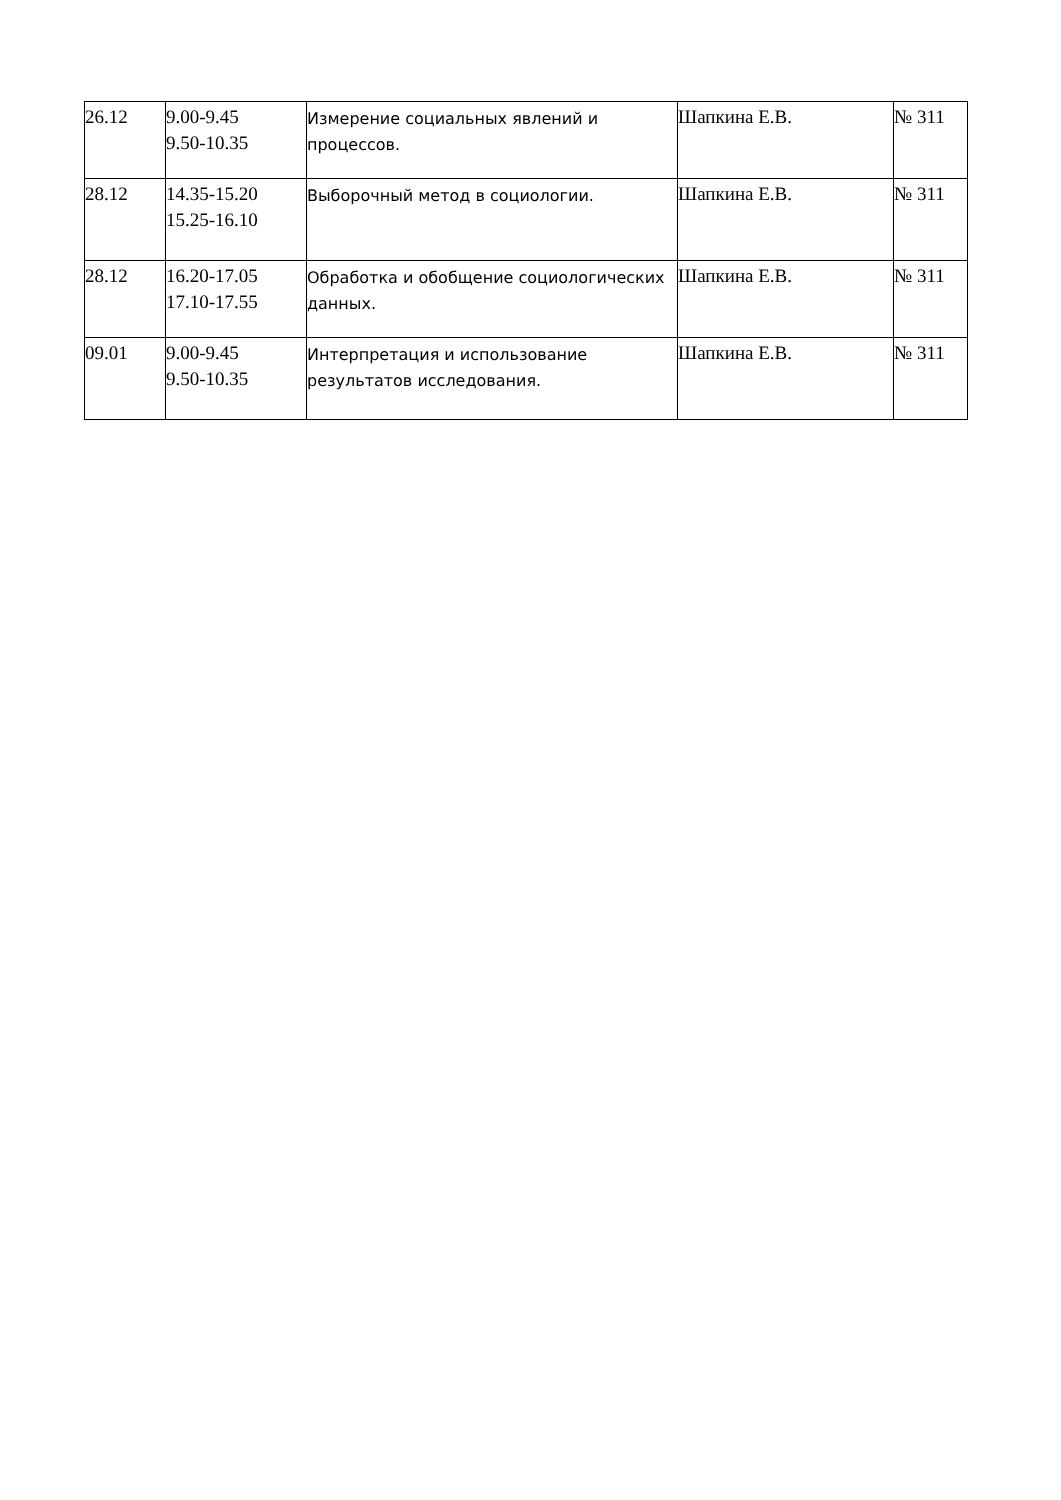| 26.12 | 9.00-9.45 9.50-10.35 | Измерение социальных явлений и процессов. | Шапкина Е.В. | № 311 |
| 28.12 | 14.35-15.20 15.25-16.10 | Выборочный метод в социологии. | Шапкина Е.В. | № 311 |
| 28.12 | 16.20-17.05 17.10-17.55 | Обработка и обобщение социологических данных. | Шапкина Е.В. | № 311 |
| 09.01 | 9.00-9.45 9.50-10.35 | Интерпретация и использование результатов исследования. | Шапкина Е.В. | № 311 |